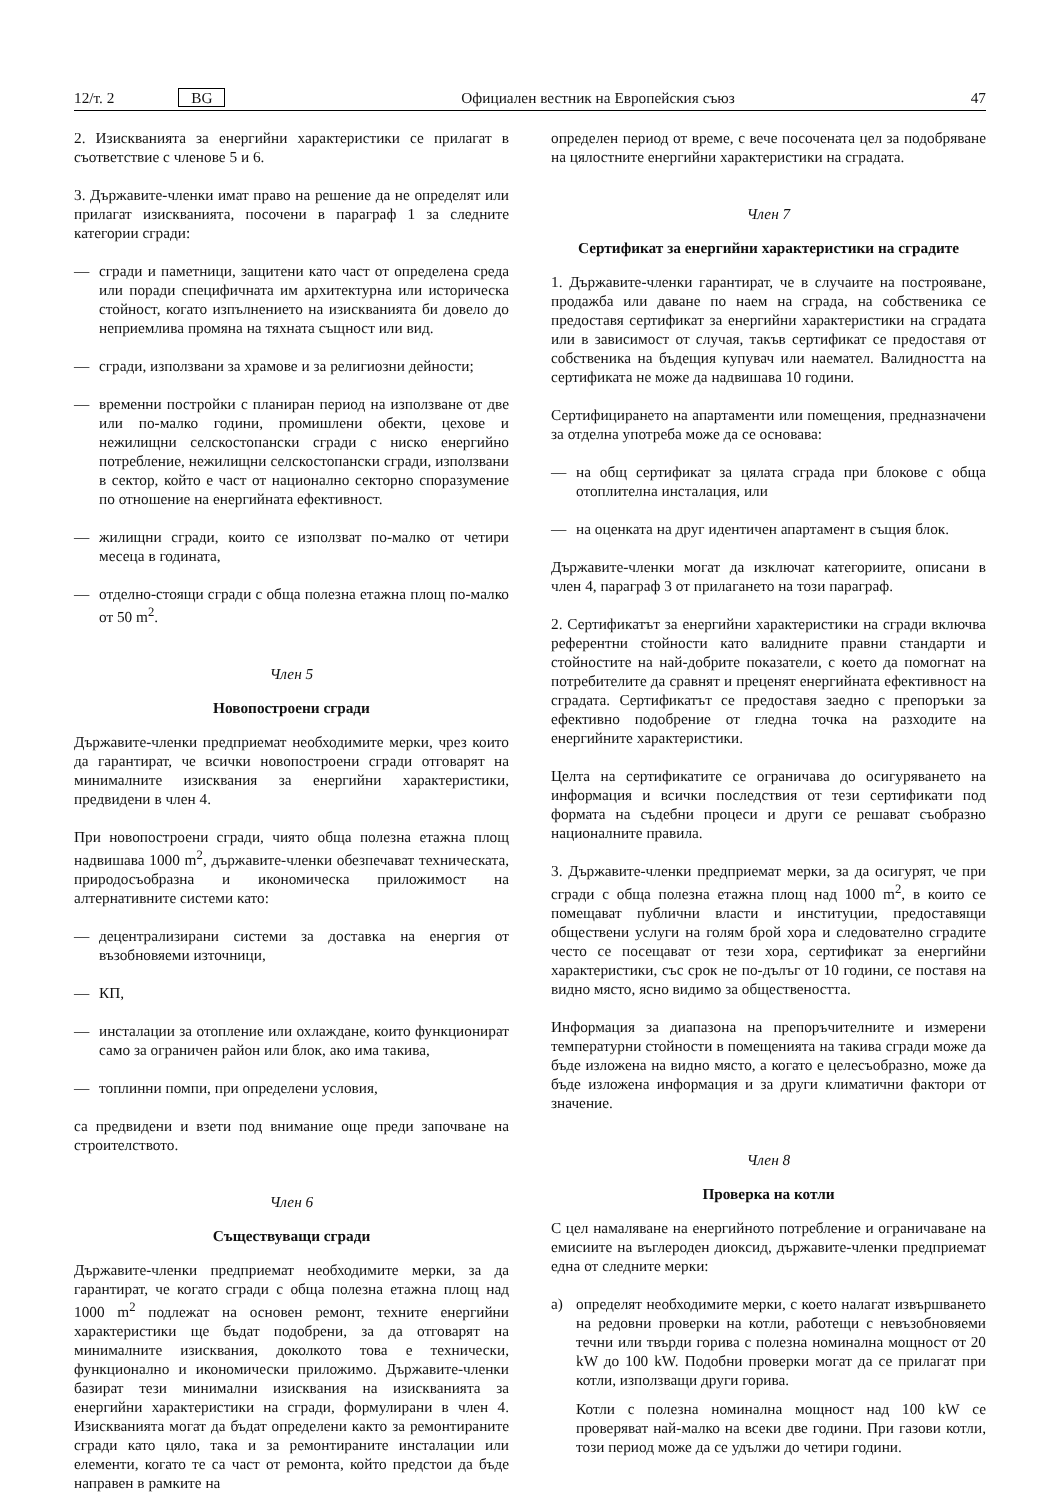12/т. 2 BG Официален вестник на Европейския съюз 47
2. Изискванията за енергийни характеристики се прилагат в съответствие с членове 5 и 6.
3. Държавите-членки имат право на решение да не определят или прилагат изискванията, посочени в параграф 1 за следните категории сгради:
— сгради и паметници, защитени като част от определена среда или поради специфичната им архитектурна или историческа стойност, когато изпълнението на изискванията би довело до неприемлива промяна на тяхната същност или вид.
— сгради, използвани за храмове и за религиозни дейности;
— временни постройки с планиран период на използване от две или по-малко години, промишлени обекти, цехове и нежилищни селскостопански сгради с ниско енергийно потребление, нежилищни селскостопански сгради, използвани в сектор, който е част от национално секторно споразумение по отношение на енергийната ефективност.
— жилищни сгради, които се използват по-малко от четири месеца в годината,
— отделно-стоящи сгради с обща полезна етажна площ по-малко от 50 m<sup>2</sup>.
Член 5
Новопостроени сгради
Държавите-членки предприемат необходимите мерки, чрез които да гарантират, че всички новопостроени сгради отговарят на минималните изисквания за енергийни характеристики, предвидени в член 4.
При новопостроени сгради, чиято обща полезна етажна площ надвишава 1000 m<sup>2</sup>, държавите-членки обезпечават техническата, природосъобразна и икономическа приложимост на алтернативните системи като:
— децентрализирани системи за доставка на енергия от възобновяеми източници,
— КП,
— инсталации за отопление или охлаждане, които функционират само за ограничен район или блок, ако има такива,
— топлинни помпи, при определени условия,
са предвидени и взети под внимание още преди започване на строителството.
Член 6
Съществуващи сгради
Държавите-членки предприемат необходимите мерки, за да гарантират, че когато сгради с обща полезна етажна площ над 1000 m<sup>2</sup> подлежат на основен ремонт, техните енергийни характеристики ще бъдат подобрени, за да отговарят на минималните изисквания, доколкото това е технически, функционално и икономически приложимо. Държавите-членки базират тези минимални изисквания на изискванията за енергийни характеристики на сгради, формулирани в член 4. Изискванията могат да бъдат определени както за ремонтираните сгради като цяло, така и за ремонтираните инсталации или елементи, когато те са част от ремонта, който предстои да бъде направен в рамките на
определен период от време, с вече посочената цел за подобряване на цялостните енергийни характеристики на сградата.
Член 7
Сертификат за енергийни характеристики на сградите
1. Държавите-членки гарантират, че в случаите на построяване, продажба или даване по наем на сграда, на собственика се предоставя сертификат за енергийни характеристики на сградата или в зависимост от случая, такъв сертификат се предоставя от собственика на бъдещия купувач или наемател. Валидността на сертификата не може да надвишава 10 години.
Сертифицирането на апартаменти или помещения, предназначени за отделна употреба може да се основава:
— на общ сертификат за цялата сграда при блокове с обща отоплителна инсталация, или
— на оценката на друг идентичен апартамент в същия блок.
Държавите-членки могат да изключат категориите, описани в член 4, параграф 3 от прилагането на този параграф.
2. Сертификатът за енергийни характеристики на сгради включва референтни стойности като валидните правни стандарти и стойностите на най-добрите показатели, с което да помогнат на потребителите да сравнят и преценят енергийната ефективност на сградата. Сертификатът се предоставя заедно с препоръки за ефективно подобрение от гледна точка на разходите на енергийните характеристики.
Целта на сертификатите се ограничава до осигуряването на информация и всички последствия от тези сертификати под формата на съдебни процеси и други се решават съобразно националните правила.
3. Държавите-членки предприемат мерки, за да осигурят, че при сгради с обща полезна етажна площ над 1000 m<sup>2</sup>, в които се помещават публични власти и институции, предоставящи обществени услуги на голям брой хора и следователно сградите често се посещават от тези хора, сертификат за енергийни характеристики, със срок не по-дълъг от 10 години, се поставя на видно място, ясно видимо за обществеността.
Информация за диапазона на препоръчителните и измерени температурни стойности в помещенията на такива сгради може да бъде изложена на видно място, а когато е целесъобразно, може да бъде изложена информация и за други климатични фактори от значение.
Член 8
Проверка на котли
С цел намаляване на енергийното потребление и ограничаване на емисиите на въглероден диоксид, държавите-членки предприемат една от следните мерки:
а) определят необходимите мерки, с което налагат извършването на редовни проверки на котли, работещи с невъзобновяеми течни или твърди горива с полезна номинална мощност от 20 kW до 100 kW. Подобни проверки могат да се прилагат при котли, използващи други горива.
Котли с полезна номинална мощност над 100 kW се проверяват най-малко на всеки две години. При газови котли, този период може да се удължи до четири години.